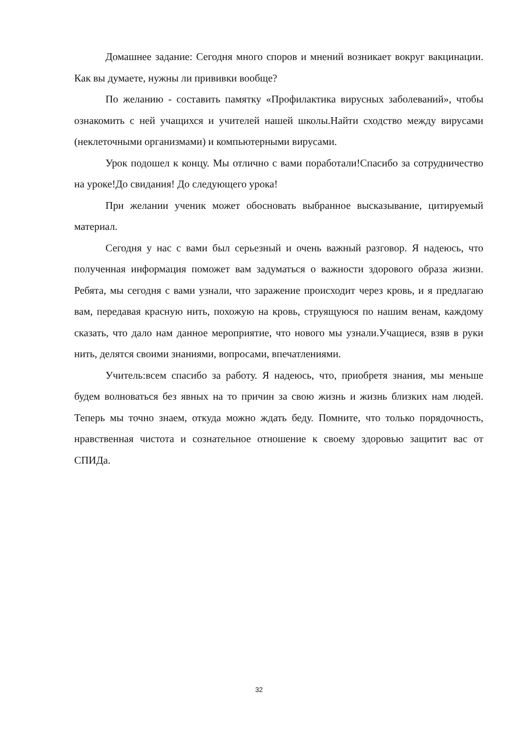Домашнее задание: Сегодня много споров и мнений возникает вокруг вакцинации. Как вы думаете, нужны ли прививки вообще?
По желанию - составить памятку «Профилактика вирусных заболеваний», чтобы ознакомить с ней учащихся и учителей нашей школы.Найти сходство между вирусами (неклеточными организмами) и компьютерными вирусами.
Урок подошел к концу. Мы отлично с вами поработали!Спасибо за сотрудничество на уроке!До свидания! До следующего урока!
При желании ученик может обосновать выбранное высказывание, цитируемый материал.
Сегодня у нас с вами был серьезный и очень важный разговор. Я надеюсь, что полученная информация поможет вам задуматься о важности здорового образа жизни. Ребята, мы сегодня с вами узнали, что заражение происходит через кровь, и я предлагаю вам, передавая красную нить, похожую на кровь, струящуюся по нашим венам, каждому сказать, что дало нам данное мероприятие, что нового мы узнали.Учащиеся, взяв в руки нить, делятся своими знаниями, вопросами, впечатлениями.
Учитель:всем спасибо за работу. Я надеюсь, что, приобретя знания, мы меньше будем волноваться без явных на то причин за свою жизнь и жизнь близких нам людей. Теперь мы точно знаем, откуда можно ждать беду. Помните, что только порядочность, нравственная чистота и сознательное отношение к своему здоровью защитит вас от СПИДа.
32